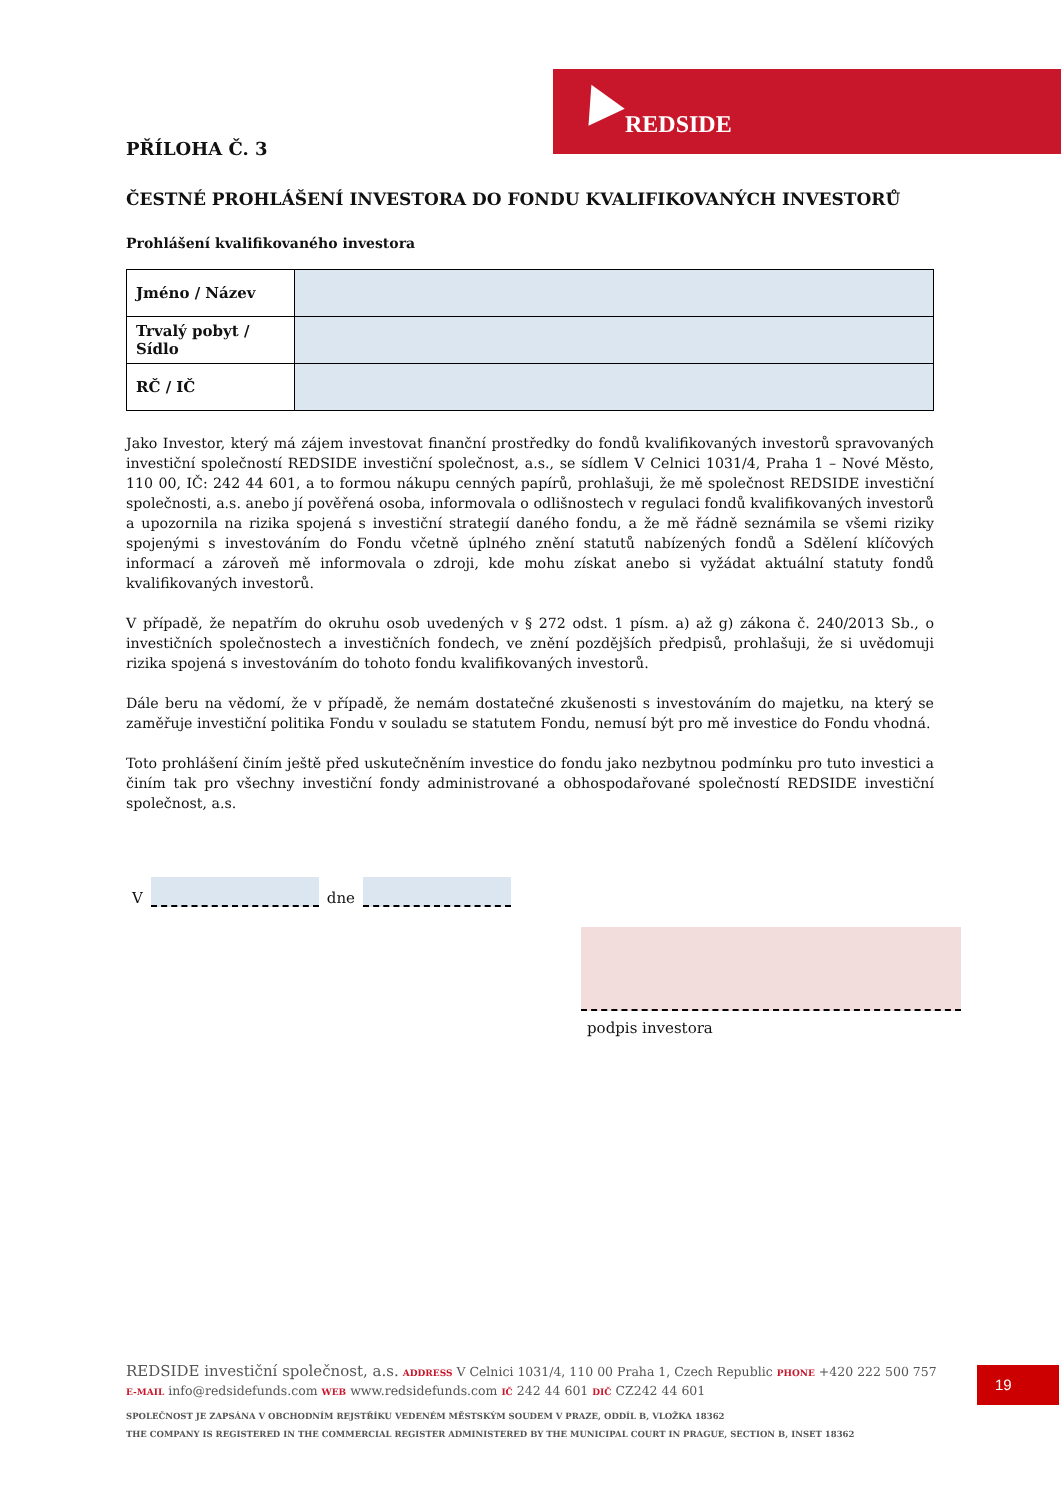REDSIDE
PŘÍLOHA Č. 3
ČESTNÉ PROHLÁŠENÍ INVESTORA DO FONDU KVALIFIKOVANÝCH INVESTORŮ
Prohlášení kvalifikovaného investora
| Jméno / Název | |
| Trvalý pobyt / Sídlo | |
| RČ / IČ | |
Jako Investor, který má zájem investovat finanční prostředky do fondů kvalifikovaných investorů spravovaných investiční společností REDSIDE investiční společnost, a.s., se sídlem V Celnici 1031/4, Praha 1 – Nové Město, 110 00, IČ: 242 44 601, a to formou nákupu cenných papírů, prohlašuji, že mě společnost REDSIDE investiční společnosti, a.s. anebo jí pověřená osoba, informovala o odlišnostech v regulaci fondů kvalifikovaných investorů a upozornila na rizika spojená s investiční strategií daného fondu, a že mě řádně seznámila se všemi riziky spojenými s investováním do Fondu včetně úplného znění statutů nabízených fondů a Sdělení klíčových informací a zároveň mě informovala o zdroji, kde mohu získat anebo si vyžádat aktuální statuty fondů kvalifikovaných investorů.
V případě, že nepatřím do okruhu osob uvedených v § 272 odst. 1 písm. a) až g) zákona č. 240/2013 Sb., o investičních společnostech a investičních fondech, ve znění pozdějších předpisů, prohlašuji, že si uvědomuji rizika spojená s investováním do tohoto fondu kvalifikovaných investorů.
Dále beru na vědomí, že v případě, že nemám dostatečné zkušenosti s investováním do majetku, na který se zaměřuje investiční politika Fondu v souladu se statutem Fondu, nemusí být pro mě investice do Fondu vhodná.
Toto prohlášení činím ještě před uskutečněním investice do fondu jako nezbytnou podmínku pro tuto investici a činím tak pro všechny investiční fondy administrované a obhospodařované společností REDSIDE investiční společnost, a.s.
V
dne
podpis investora
REDSIDE investiční společnost, a.s. ADDRESS V Celnici 1031/4, 110 00 Praha 1, Czech Republic PHONE +420 222 500 757
E-MAIL info@redsidefunds.com WEB www.redsidefunds.com IČ 242 44 601 DIČ CZ242 44 601
SPOLEČNOST JE ZAPSÁNA V OBCHODNÍM REJSTŘÍKU VEDENÉM MĚSTSKÝM SOUDEM V PRAZE, ODDÍL B, VLOŽKA 18362
THE COMPANY IS REGISTERED IN THE COMMERCIAL REGISTER ADMINISTERED BY THE MUNICIPAL COURT IN PRAGUE, SECTION B, INSET 18362
19